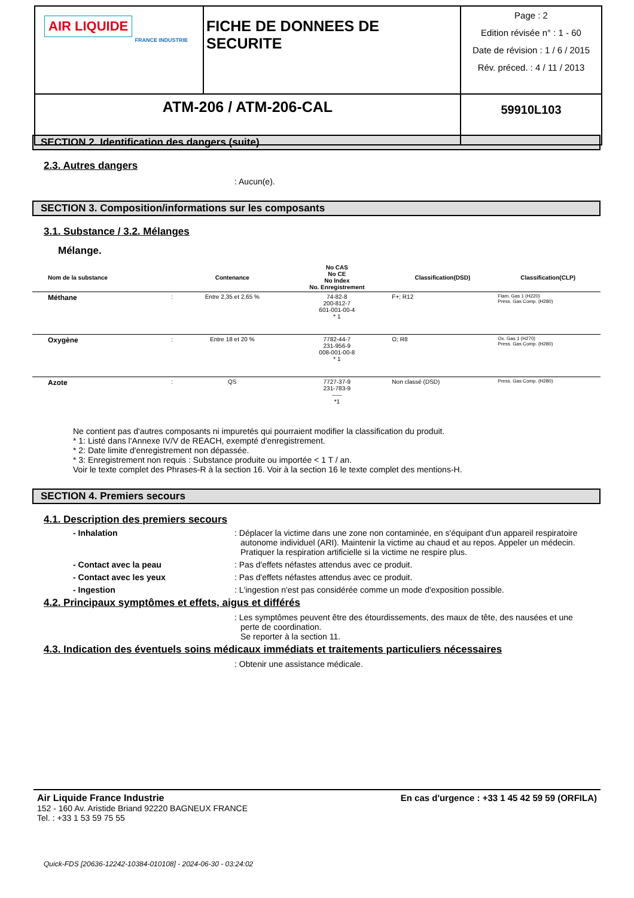| AIR LIQUIDE FRANCE INDUSTRIE | FICHE DE DONNEES DE SECURITE | Page : 2 Edition révisée n° : 1 - 60 Date de révision : 1 / 6 / 2015 Rév. préced. : 4 / 11 / 2013 |
| ATM-206 / ATM-206-CAL | | 59910L103 |
SECTION 2. Identification des dangers (suite)
2.3. Autres dangers
: Aucun(e).
SECTION 3. Composition/informations sur les composants
3.1. Substance / 3.2. Mélanges
Mélange.
| Nom de la substance | | Contenance | No CAS No CE No Index No. Enregistrement | Classification(DSD) | Classification(CLP) |
| --- | --- | --- | --- | --- | --- |
| Méthane | : | Entre 2,35 et 2,65 % | 74-82-8 200-812-7 601-001-00-4 * 1 | F+; R12 | Flam. Gas 1 (H220) Press. Gas Comp. (H280) |
| Oxygène | : | Entre 18 et 20 % | 7782-44-7 231-956-9 008-001-00-8 * 1 | O; R8 | Ox. Gas 1 (H270) Press. Gas Comp. (H280) |
| Azote | : | QS | 7727-37-9 231-783-9 ----- *1 | Non classé (DSD) | Press. Gas Comp. (H280) |
Ne contient pas d'autres composants ni impuretés qui pourraient modifier la classification du produit.
* 1: Listé dans l'Annexe IV/V de REACH, exempté d'enregistrement.
* 2: Date limite d'enregistrement non dépassée.
* 3: Enregistrement non requis : Substance produite ou importée < 1 T / an.
Voir le texte complet des Phrases-R à la section 16. Voir à la section 16 le texte complet des mentions-H.
SECTION 4. Premiers secours
4.1. Description des premiers secours
- Inhalation : Déplacer la victime dans une zone non contaminée, en s'équipant d'un appareil respiratoire autonome individuel (ARI). Maintenir la victime au chaud et au repos. Appeler un médecin. Pratiquer la respiration artificielle si la victime ne respire plus.
- Contact avec la peau : Pas d'effets néfastes attendus avec ce produit.
- Contact avec les yeux : Pas d'effets néfastes attendus avec ce produit.
- Ingestion : L'ingestion n'est pas considérée comme un mode d'exposition possible.
4.2. Principaux symptômes et effets, aigus et différés
: Les symptômes peuvent être des étourdissements, des maux de tête, des nausées et une perte de coordination.
Se reporter à la section 11.
4.3. Indication des éventuels soins médicaux immédiats et traitements particuliers nécessaires
: Obtenir une assistance médicale.
Air Liquide France Industrie
152 - 160 Av. Aristide Briand 92220 BAGNEUX FRANCE
Tel. : +33 1 53 59 75 55
En cas d'urgence : +33 1 45 42 59 59 (ORFILA)
Quick-FDS [20636-12242-10384-010108] - 2024-06-30 - 03:24:02